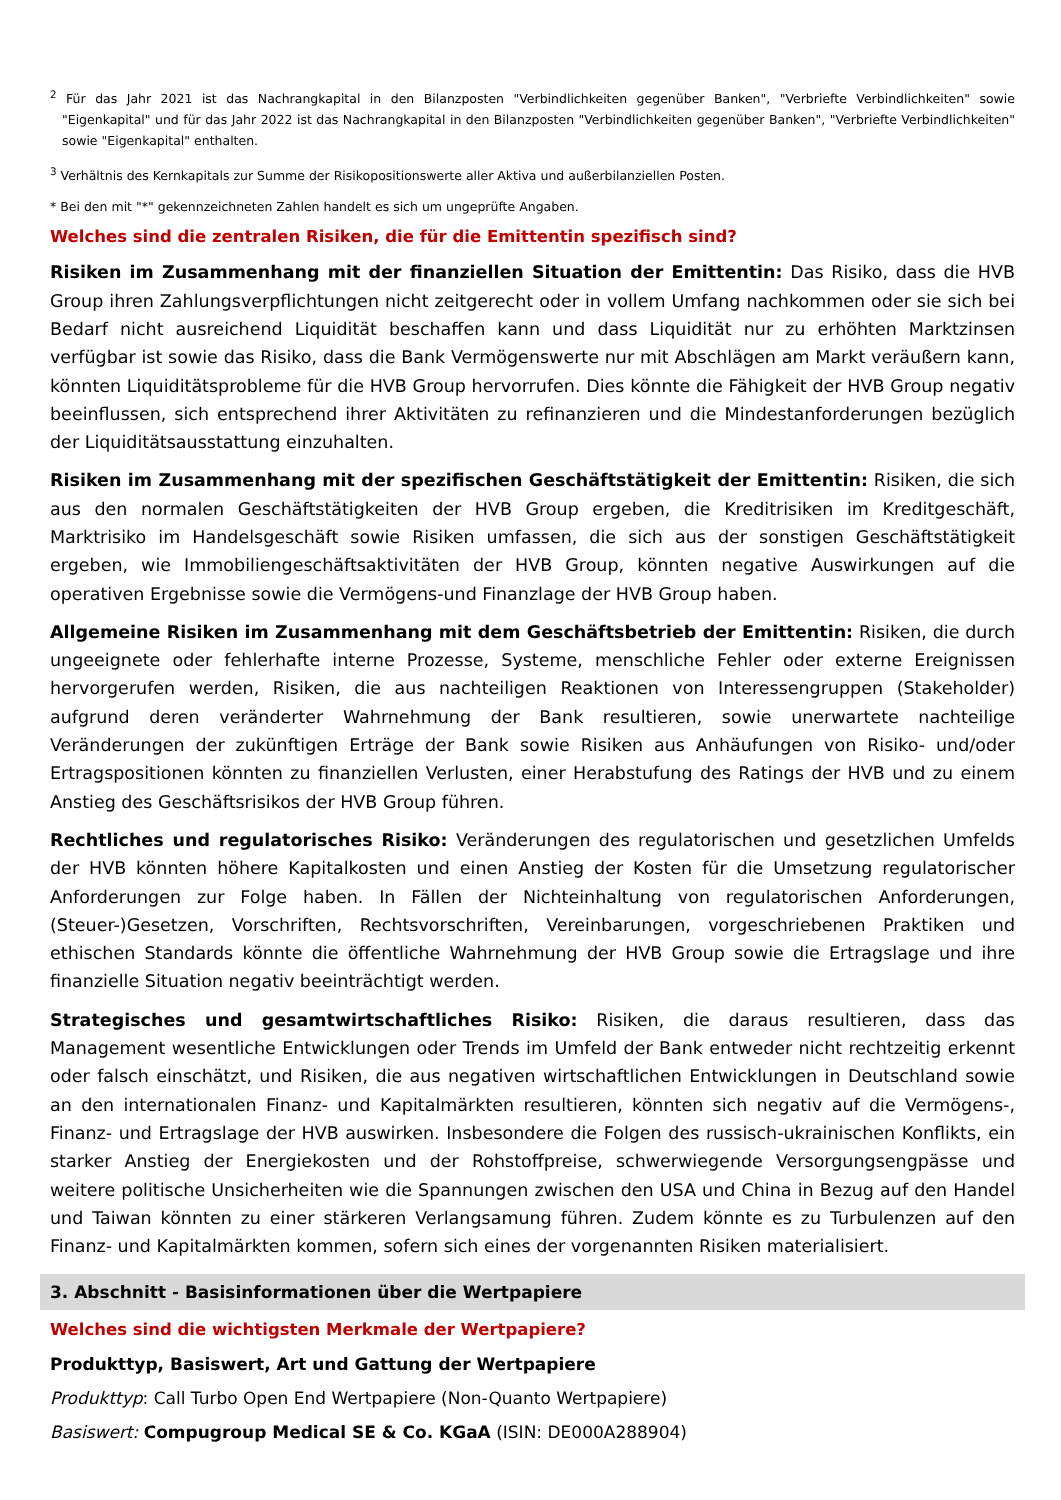<sup>2</sup> Für das Jahr 2021 ist das Nachrangkapital in den Bilanzposten "Verbindlichkeiten gegenüber Banken", "Verbriefte Verbindlichkeiten" sowie "Eigenkapital" und für das Jahr 2022 ist das Nachrangkapital in den Bilanzposten "Verbindlichkeiten gegenüber Banken", "Verbriefte Verbindlichkeiten" sowie "Eigenkapital" enthalten.
<sup>3</sup> Verhältnis des Kernkapitals zur Summe der Risikopositionswerte aller Aktiva und außerbilanziellen Posten.
* Bei den mit "*" gekennzeichneten Zahlen handelt es sich um ungeprüfte Angaben.
Welches sind die zentralen Risiken, die für die Emittentin spezifisch sind?
Risiken im Zusammenhang mit der finanziellen Situation der Emittentin: Das Risiko, dass die HVB Group ihren Zahlungsverpflichtungen nicht zeitgerecht oder in vollem Umfang nachkommen oder sie sich bei Bedarf nicht ausreichend Liquidität beschaffen kann und dass Liquidität nur zu erhöhten Marktzinsen verfügbar ist sowie das Risiko, dass die Bank Vermögenswerte nur mit Abschlägen am Markt veräußern kann, könnten Liquiditätsprobleme für die HVB Group hervorrufen. Dies könnte die Fähigkeit der HVB Group negativ beeinflussen, sich entsprechend ihrer Aktivitäten zu refinanzieren und die Mindestanforderungen bezüglich der Liquiditätsausstattung einzuhalten.
Risiken im Zusammenhang mit der spezifischen Geschäftstätigkeit der Emittentin: Risiken, die sich aus den normalen Geschäftstätigkeiten der HVB Group ergeben, die Kreditrisiken im Kreditgeschäft, Marktrisiko im Handelsgeschäft sowie Risiken umfassen, die sich aus der sonstigen Geschäftstätigkeit ergeben, wie Immobiliengeschäftsaktivitäten der HVB Group, könnten negative Auswirkungen auf die operativen Ergebnisse sowie die Vermögens-und Finanzlage der HVB Group haben.
Allgemeine Risiken im Zusammenhang mit dem Geschäftsbetrieb der Emittentin: Risiken, die durch ungeeignete oder fehlerhafte interne Prozesse, Systeme, menschliche Fehler oder externe Ereignissen hervorgerufen werden, Risiken, die aus nachteiligen Reaktionen von Interessengruppen (Stakeholder) aufgrund deren veränderter Wahrnehmung der Bank resultieren, sowie unerwartete nachteilige Veränderungen der zukünftigen Erträge der Bank sowie Risiken aus Anhäufungen von Risiko- und/oder Ertragspositionen könnten zu finanziellen Verlusten, einer Herabstufung des Ratings der HVB und zu einem Anstieg des Geschäftsrisikos der HVB Group führen.
Rechtliches und regulatorisches Risiko: Veränderungen des regulatorischen und gesetzlichen Umfelds der HVB könnten höhere Kapitalkosten und einen Anstieg der Kosten für die Umsetzung regulatorischer Anforderungen zur Folge haben. In Fällen der Nichteinhaltung von regulatorischen Anforderungen, (Steuer-)Gesetzen, Vorschriften, Rechtsvorschriften, Vereinbarungen, vorgeschriebenen Praktiken und ethischen Standards könnte die öffentliche Wahrnehmung der HVB Group sowie die Ertragslage und ihre finanzielle Situation negativ beeinträchtigt werden.
Strategisches und gesamtwirtschaftliches Risiko: Risiken, die daraus resultieren, dass das Management wesentliche Entwicklungen oder Trends im Umfeld der Bank entweder nicht rechtzeitig erkennt oder falsch einschätzt, und Risiken, die aus negativen wirtschaftlichen Entwicklungen in Deutschland sowie an den internationalen Finanz- und Kapitalmärkten resultieren, könnten sich negativ auf die Vermögens-, Finanz- und Ertragslage der HVB auswirken. Insbesondere die Folgen des russisch-ukrainischen Konflikts, ein starker Anstieg der Energiekosten und der Rohstoffpreise, schwerwiegende Versorgungsengpässe und weitere politische Unsicherheiten wie die Spannungen zwischen den USA und China in Bezug auf den Handel und Taiwan könnten zu einer stärkeren Verlangsamung führen. Zudem könnte es zu Turbulenzen auf den Finanz- und Kapitalmärkten kommen, sofern sich eines der vorgenannten Risiken materialisiert.
3. Abschnitt - Basisinformationen über die Wertpapiere
Welches sind die wichtigsten Merkmale der Wertpapiere?
Produkttyp, Basiswert, Art und Gattung der Wertpapiere
Produkttyp: Call Turbo Open End Wertpapiere (Non-Quanto Wertpapiere)
Basiswert: Compugroup Medical SE & Co. KGaA (ISIN: DE000A288904)